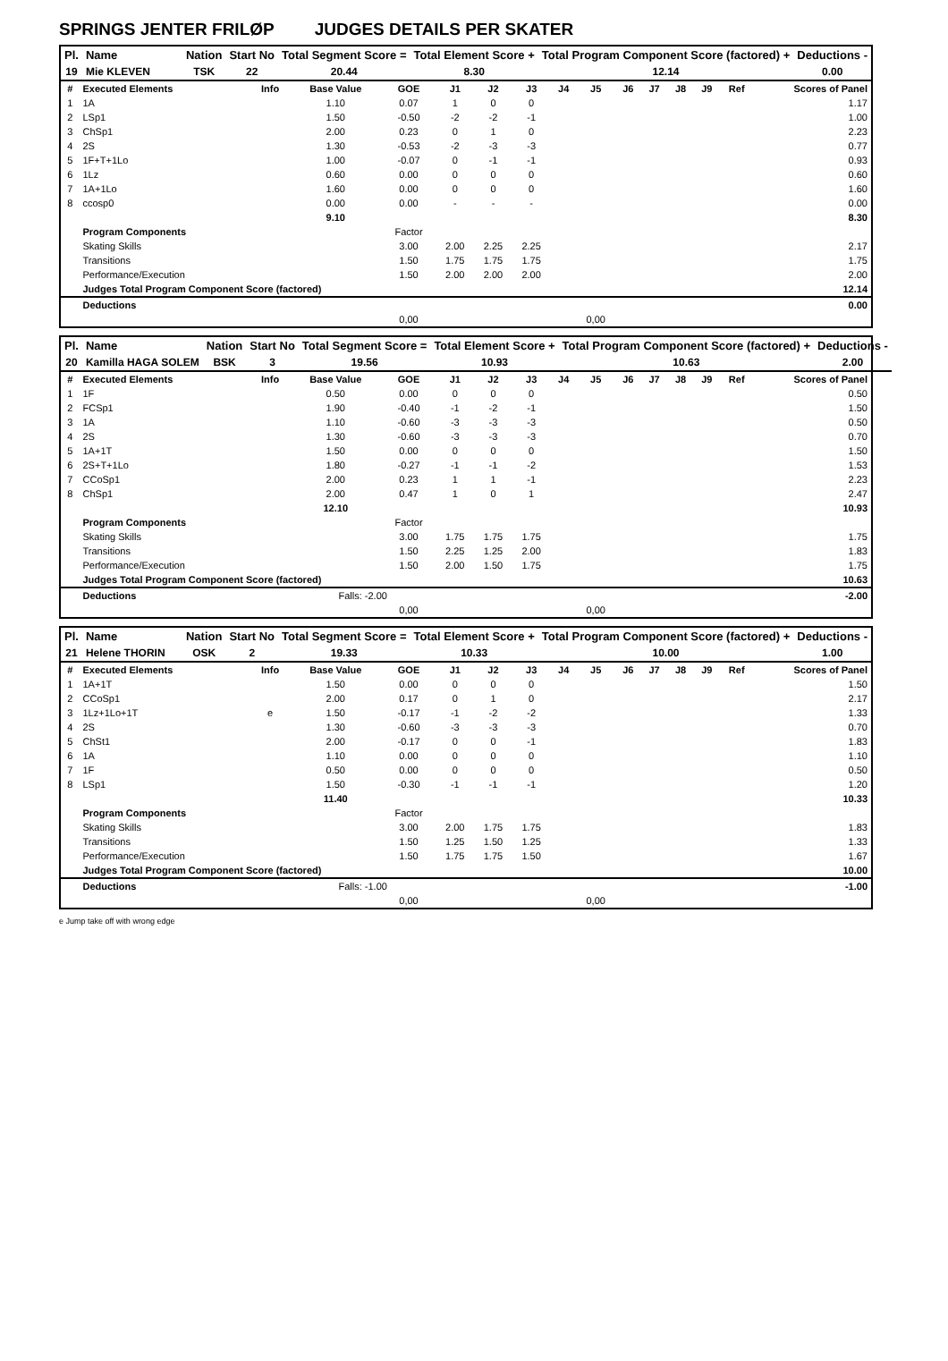SPRINGS JENTER FRILØP JUDGES DETAILS PER SKATER
| Pl. | Name | Nation | Start No | Total Segment Score = | Total Element Score + | Total Program Component Score (factored) + | Deductions - |
| --- | --- | --- | --- | --- | --- | --- | --- |
| 19 | Mie KLEVEN | TSK | 22 | 20.44 | 8.30 | 12.14 | 0.00 |
| # | Executed Elements | Info | Base Value | GOE | J1 | J2 | J3 | J4 | J5 | J6 | J7 | J8 | J9 | Ref | Scores of Panel |
| --- | --- | --- | --- | --- | --- | --- | --- | --- | --- | --- | --- | --- | --- | --- | --- |
| 1 | 1A | | 1.10 | 0.07 | 1 | 0 | 0 | | | | | | | | 1.17 |
| 2 | LSp1 | | 1.50 | -0.50 | -2 | -2 | -1 | | | | | | | | 1.00 |
| 3 | ChSp1 | | 2.00 | 0.23 | 0 | 1 | 0 | | | | | | | | 2.23 |
| 4 | 2S | | 1.30 | -0.53 | -2 | -3 | -3 | | | | | | | | 0.77 |
| 5 | 1F+T+1Lo | | 1.00 | -0.07 | 0 | -1 | -1 | | | | | | | | 0.93 |
| 6 | 1Lz | | 0.60 | 0.00 | 0 | 0 | 0 | | | | | | | | 0.60 |
| 7 | 1A+1Lo | | 1.60 | 0.00 | 0 | 0 | 0 | | | | | | | | 1.60 |
| 8 | ccosp0 | | 0.00 | 0.00 | - | - | - | | | | | | | | 0.00 |
| | | | 9.10 | | | | | | | | | | | | 8.30 |
| | Program Components | | | Factor | | | | | | | | | | | |
| | Skating Skills | | | 3.00 | 2.00 | 2.25 | 2.25 | | | | | | | | 2.17 |
| | Transitions | | | 1.50 | 1.75 | 1.75 | 1.75 | | | | | | | | 1.75 |
| | Performance/Execution | | | 1.50 | 2.00 | 2.00 | 2.00 | | | | | | | | 2.00 |
| | Judges Total Program Component Score (factored) | | | | | | | | | | | | | | 12.14 |
| | Deductions | | | | | | | | | | | | | | 0.00 |
| | | | | 0,00 | | | | | 0,00 | | | | | | |
| Pl. | Name | Nation | Start No | Total Segment Score = | Total Element Score + | Total Program Component Score (factored) + | Deductions - |
| --- | --- | --- | --- | --- | --- | --- | --- |
| 20 | Kamilla HAGA SOLEM | BSK | 3 | 19.56 | 10.93 | 10.63 | 2.00 |
| # | Executed Elements | Info | Base Value | GOE | J1 | J2 | J3 | J4 | J5 | J6 | J7 | J8 | J9 | Ref | Scores of Panel |
| --- | --- | --- | --- | --- | --- | --- | --- | --- | --- | --- | --- | --- | --- | --- | --- |
| 1 | 1F | | 0.50 | 0.00 | 0 | 0 | 0 | | | | | | | | 0.50 |
| 2 | FCSp1 | | 1.90 | -0.40 | -1 | -2 | -1 | | | | | | | | 1.50 |
| 3 | 1A | | 1.10 | -0.60 | -3 | -3 | -3 | | | | | | | | 0.50 |
| 4 | 2S | | 1.30 | -0.60 | -3 | -3 | -3 | | | | | | | | 0.70 |
| 5 | 1A+1T | | 1.50 | 0.00 | 0 | 0 | 0 | | | | | | | | 1.50 |
| 6 | 2S+T+1Lo | | 1.80 | -0.27 | -1 | -1 | -2 | | | | | | | | 1.53 |
| 7 | CCoSp1 | | 2.00 | 0.23 | 1 | 1 | -1 | | | | | | | | 2.23 |
| 8 | ChSp1 | | 2.00 | 0.47 | 1 | 0 | 1 | | | | | | | | 2.47 |
| | | | 12.10 | | | | | | | | | | | | 10.93 |
| | Program Components | | | Factor | | | | | | | | | | | |
| | Skating Skills | | | 3.00 | 1.75 | 1.75 | 1.75 | | | | | | | | 1.75 |
| | Transitions | | | 1.50 | 2.25 | 1.25 | 2.00 | | | | | | | | 1.83 |
| | Performance/Execution | | | 1.50 | 2.00 | 1.50 | 1.75 | | | | | | | | 1.75 |
| | Judges Total Program Component Score (factored) | | | | | | | | | | | | | | 10.63 |
| | Deductions | | Falls: -2.00 | | | | | | | | | | | | -2.00 |
| | | | | 0,00 | | | | | 0,00 | | | | | | |
| Pl. | Name | Nation | Start No | Total Segment Score = | Total Element Score + | Total Program Component Score (factored) + | Deductions - |
| --- | --- | --- | --- | --- | --- | --- | --- |
| 21 | Helene THORIN | OSK | 2 | 19.33 | 10.33 | 10.00 | 1.00 |
| # | Executed Elements | Info | Base Value | GOE | J1 | J2 | J3 | J4 | J5 | J6 | J7 | J8 | J9 | Ref | Scores of Panel |
| --- | --- | --- | --- | --- | --- | --- | --- | --- | --- | --- | --- | --- | --- | --- | --- |
| 1 | 1A+1T | | 1.50 | 0.00 | 0 | 0 | 0 | | | | | | | | 1.50 |
| 2 | CCoSp1 | | 2.00 | 0.17 | 0 | 1 | 0 | | | | | | | | 2.17 |
| 3 | 1Lz+1Lo+1T | e | 1.50 | -0.17 | -1 | -2 | -2 | | | | | | | | 1.33 |
| 4 | 2S | | 1.30 | -0.60 | -3 | -3 | -3 | | | | | | | | 0.70 |
| 5 | ChSt1 | | 2.00 | -0.17 | 0 | 0 | -1 | | | | | | | | 1.83 |
| 6 | 1A | | 1.10 | 0.00 | 0 | 0 | 0 | | | | | | | | 1.10 |
| 7 | 1F | | 0.50 | 0.00 | 0 | 0 | 0 | | | | | | | | 0.50 |
| 8 | LSp1 | | 1.50 | -0.30 | -1 | -1 | -1 | | | | | | | | 1.20 |
| | | | 11.40 | | | | | | | | | | | | 10.33 |
| | Program Components | | | Factor | | | | | | | | | | | |
| | Skating Skills | | | 3.00 | 2.00 | 1.75 | 1.75 | | | | | | | | 1.83 |
| | Transitions | | | 1.50 | 1.25 | 1.50 | 1.25 | | | | | | | | 1.33 |
| | Performance/Execution | | | 1.50 | 1.75 | 1.75 | 1.50 | | | | | | | | 1.67 |
| | Judges Total Program Component Score (factored) | | | | | | | | | | | | | | 10.00 |
| | Deductions | | Falls: -1.00 | | | | | | | | | | | | -1.00 |
| | | | | 0,00 | | | | | 0,00 | | | | | | |
e Jump take off with wrong edge